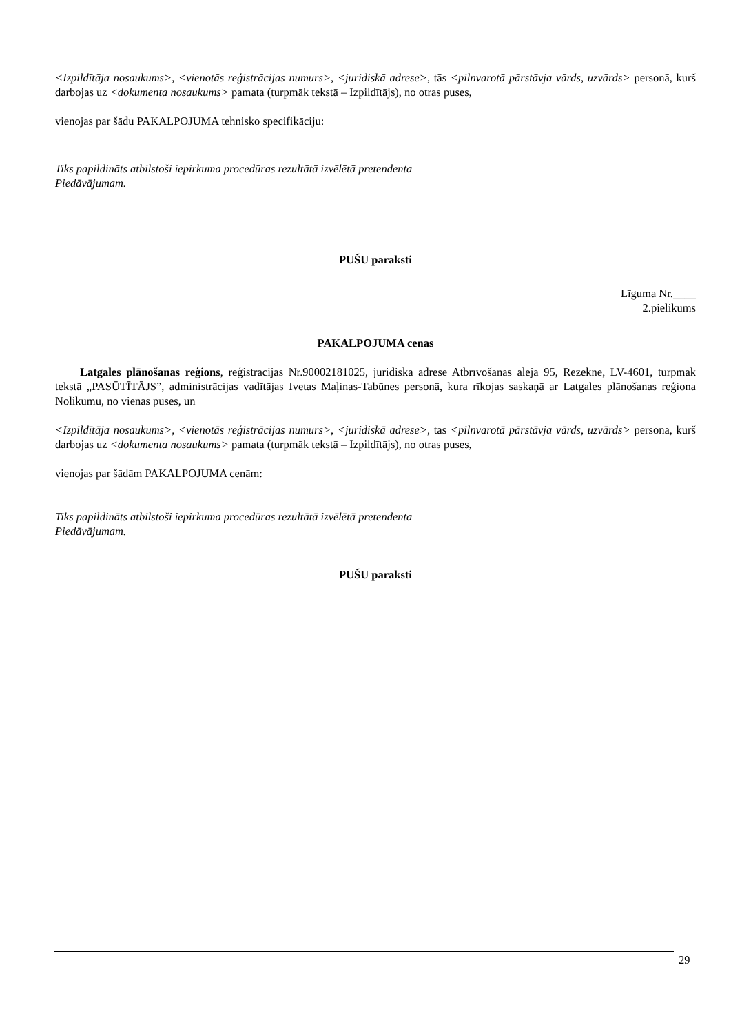<Izpildītāja nosaukums>, <vienotās reģistrācijas numurs>, <juridiskā adrese>, tās <pilnvarotā pārstāvja vārds, uzvārds> personā, kurš darbojas uz <dokumenta nosaukums> pamata (turpmāk tekstā – Izpildītājs), no otras puses,
vienojas par šādu PAKALPOJUMA tehnisko specifikāciju:
Tiks papildināts atbilstoši iepirkuma procedūras rezultātā izvēlētā pretendenta
Piedāvājumam.
PUŠU paraksti
Līguma Nr.____
2.pielikums
PAKALPOJUMA cenas
Latgales plānošanas reģions, reģistrācijas Nr.90002181025, juridiskā adrese Atbrīvošanas aleja 95, Rēzekne, LV-4601, turpmāk tekstā „PASŪTĪTĀJS”, administrācijas vadītājas Ivetas Maļinas-Tabūnes personā, kura rīkojas saskaņā ar Latgales plānošanas reģiona Nolikumu, no vienas puses, un
<Izpildītāja nosaukums>, <vienotās reģistrācijas numurs>, <juridiskā adrese>, tās <pilnvarotā pārstāvja vārds, uzvārds> personā, kurš darbojas uz <dokumenta nosaukums> pamata (turpmāk tekstā – Izpildītājs), no otras puses,
vienojas par šādām PAKALPOJUMA cenām:
Tiks papildināts atbilstoši iepirkuma procedūras rezultātā izvēlētā pretendenta
Piedāvājumam.
PUŠU paraksti
29